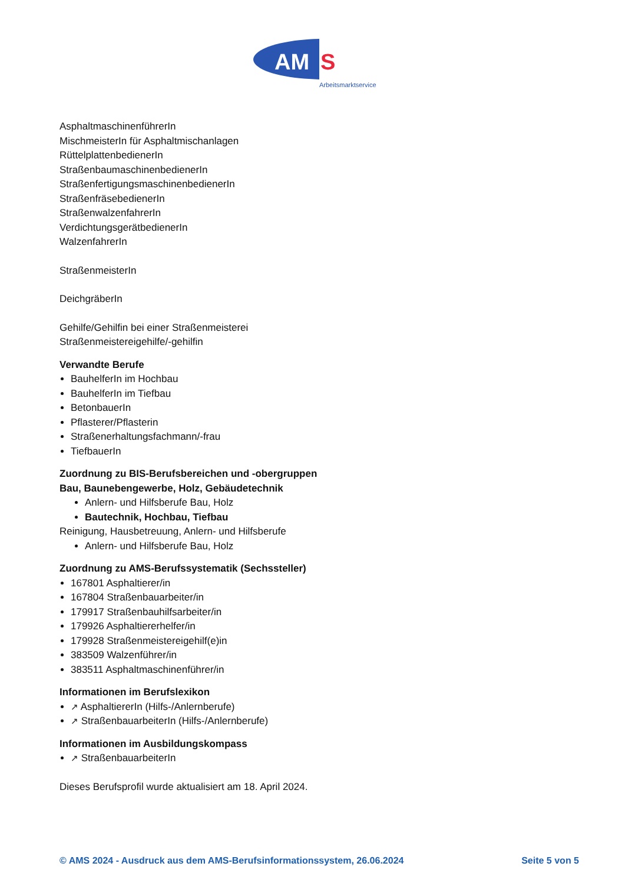AM
S
Arbeitsmarktservice
AsphaltmaschinenführerIn
MischmeisterIn für Asphaltmischanlagen
RüttelplattenbedienerIn
StraßenbaumaschinenbedienerIn
StraßenfertigungsmaschinenbedienerIn
StraßenfräsebedienerIn
StraßenwalzenfahrerIn
VerdichtungsgerätbedienerIn
WalzenfahrerIn
StraßenmeisterIn
DeichgräberIn
Gehilfe/Gehilfin bei einer Straßenmeisterei
Straßenmeistereigehilfe/-gehilfin
Verwandte Berufe
BauhelferIn im Hochbau
BauhelferIn im Tiefbau
BetonbauerIn
Pflasterer/Pflasterin
Straßenerhaltungsfachmann/-frau
TiefbauerIn
Zuordnung zu BIS-Berufsbereichen und -obergruppen
Bau, Baunebengewerbe, Holz, Gebäudetechnik
Anlern- und Hilfsberufe Bau, Holz
Bautechnik, Hochbau, Tiefbau
Reinigung, Hausbetreuung, Anlern- und Hilfsberufe
Anlern- und Hilfsberufe Bau, Holz
Zuordnung zu AMS-Berufssystematik (Sechssteller)
167801 Asphaltierer/in
167804 Straßenbauarbeiter/in
179917 Straßenbauhilfsarbeiter/in
179926 Asphaltiererhelfer/in
179928 Straßenmeistereigehilf(e)in
383509 Walzenführer/in
383511 Asphaltmaschinenführer/in
Informationen im Berufslexikon
↗ AsphaltiererIn (Hilfs-/Anlernberufe)
↗ StraßenbauarbeiterIn (Hilfs-/Anlernberufe)
Informationen im Ausbildungskompass
↗ StraßenbauarbeiterIn
Dieses Berufsprofil wurde aktualisiert am 18. April 2024.
© AMS 2024 - Ausdruck aus dem AMS-Berufsinformationssystem, 26.06.2024 Seite 5 von 5